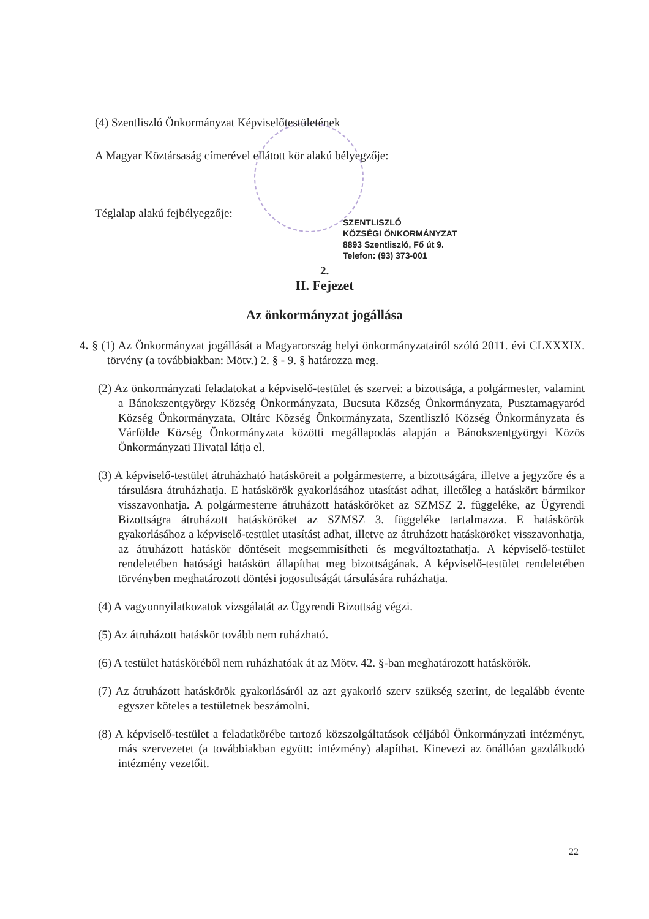(4) Szentliszló Önkormányzat Képviselőtestületének
A Magyar Köztársaság címerével ellátott kör alakú bélyegzője:
Téglalap alakú fejbélyegzője:
SZENTLISZLÓ
KÖZSÉGI ÖNKORMÁNYZAT
8893 Szentliszló, Fő út 9.
Telefon: (93) 373-001
2.
II. Fejezet
Az önkormányzat jogállása
4. § (1) Az Önkormányzat jogállását a Magyarország helyi önkormányzatairól szóló 2011. évi CLXXXIX. törvény (a továbbiakban: Mötv.) 2. § - 9. § határozza meg.
(2) Az önkormányzati feladatokat a képviselő-testület és szervei: a bizottsága, a polgármester, valamint a Bánokszentgyörgy Község Önkormányzata, Bucsuta Község Önkormányzata, Pusztamagyaród Község Önkormányzata, Oltárc Község Önkormányzata, Szentliszló Község Önkormányzata és Várfölde Község Önkormányzata közötti megállapodás alapján a Bánokszentgyörgyi Közös Önkormányzati Hivatal látja el.
(3) A képviselő-testület átruházható hatásköreit a polgármesterre, a bizottságára, illetve a jegyzőre és a társulásra átruházhatja. E hatáskörök gyakorlásához utasítást adhat, illetőleg a hatáskört bármikor visszavonhatja. A polgármesterre átruházott hatásköröket az SZMSZ 2. függeléke, az Ügyrendi Bizottságra átruházott hatásköröket az SZMSZ 3. függeléke tartalmazza. E hatáskörök gyakorlásához a képviselő-testület utasítást adhat, illetve az átruházott hatásköröket visszavonhatja, az átruházott hatáskör döntéseit megsemmisítheti és megváltoztathatja. A képviselő-testület rendeletében hatósági hatáskört állapíthat meg bizottságának. A képviselő-testület rendeletében törvényben meghatározott döntési jogosultságát társulására ruházhatja.
(4) A vagyonnyilatkozatok vizsgálatát az Ügyrendi Bizottság végzi.
(5) Az átruházott hatáskör tovább nem ruházható.
(6) A testület hatásköréből nem ruházhatóak át az Mötv. 42. §-ban meghatározott hatáskörök.
(7) Az átruházott hatáskörök gyakorlásáról az azt gyakorló szerv szükség szerint, de legalább évente egyszer köteles a testületnek beszámolni.
(8) A képviselő-testület a feladatkörébe tartozó közszolgáltatások céljából Önkormányzati intézményt, más szervezetet (a továbbiakban együtt: intézmény) alapíthat. Kinevezi az önállóan gazdálkodó intézmény vezetőit.
22